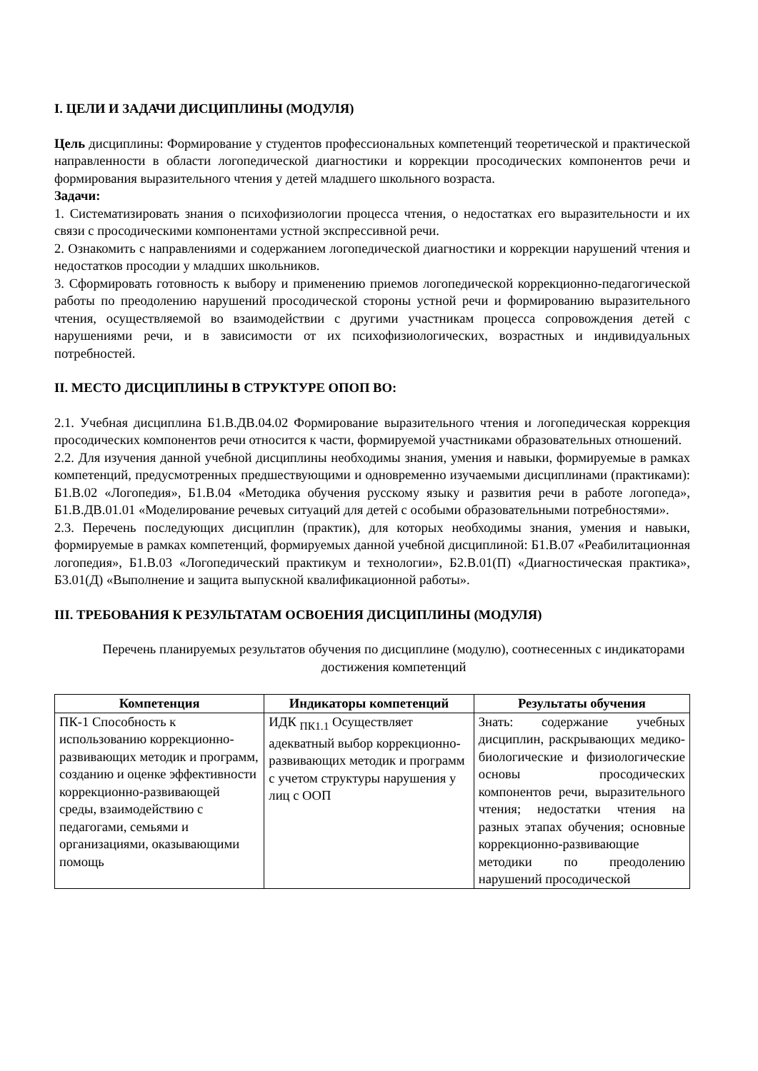I. ЦЕЛИ И ЗАДАЧИ ДИСЦИПЛИНЫ (МОДУЛЯ)
Цель дисциплины: Формирование у студентов профессиональных компетенций теоретической и практической направленности в области логопедической диагностики и коррекции просодических компонентов речи и формирования выразительного чтения у детей младшего школьного возраста.
Задачи:
1. Систематизировать знания о психофизиологии процесса чтения, о недостатках его выразительности и их связи с просодическими компонентами устной экспрессивной речи.
2. Ознакомить с направлениями и содержанием логопедической диагностики и коррекции нарушений чтения и недостатков просодии у младших школьников.
3. Сформировать готовность к выбору и применению приемов логопедической коррекционно-педагогической работы по преодолению нарушений просодической стороны устной речи и формированию выразительного чтения, осуществляемой во взаимодействии с другими участникам процесса сопровождения детей с нарушениями речи, и в зависимости от их психофизиологических, возрастных и индивидуальных потребностей.
II. МЕСТО ДИСЦИПЛИНЫ В СТРУКТУРЕ ОПОП ВО:
2.1. Учебная дисциплина Б1.В.ДВ.04.02 Формирование выразительного чтения и логопедическая коррекция просодических компонентов речи относится к части, формируемой участниками образовательных отношений.
2.2. Для изучения данной учебной дисциплины необходимы знания, умения и навыки, формируемые в рамках компетенций, предусмотренных предшествующими и одновременно изучаемыми дисциплинами (практиками): Б1.В.02 «Логопедия», Б1.В.04 «Методика обучения русскому языку и развития речи в работе логопеда», Б1.В.ДВ.01.01 «Моделирование речевых ситуаций для детей с особыми образовательными потребностями».
2.3. Перечень последующих дисциплин (практик), для которых необходимы знания, умения и навыки, формируемые в рамках компетенций, формируемых данной учебной дисциплиной: Б1.В.07 «Реабилитационная логопедия», Б1.В.03 «Логопедический практикум и технологии», Б2.В.01(П) «Диагностическая практика», Б3.01(Д) «Выполнение и защита выпускной квалификационной работы».
III. ТРЕБОВАНИЯ К РЕЗУЛЬТАТАМ ОСВОЕНИЯ ДИСЦИПЛИНЫ (МОДУЛЯ)
Перечень планируемых результатов обучения по дисциплине (модулю), соотнесенных с индикаторами достижения компетенций
| Компетенция | Индикаторы компетенций | Результаты обучения |
| --- | --- | --- |
| ПК-1 Способность к использованию коррекционно-развивающих методик и программ, созданию и оценке эффективности коррекционно-развивающей среды, взаимодействию с педагогами, семьями и организациями, оказывающими помощь | ИДК <sub>ПК1.1</sub> Осуществляет адекватный выбор коррекционно-развивающих методик и программ с учетом структуры нарушения у лиц с ООП | Знать: содержание учебных дисциплин, раскрывающих медико-биологические и физиологические основы просодических компонентов речи, выразительного чтения; недостатки чтения на разных этапах обучения; основные коррекционно-развивающие методики по преодолению нарушений просодической |